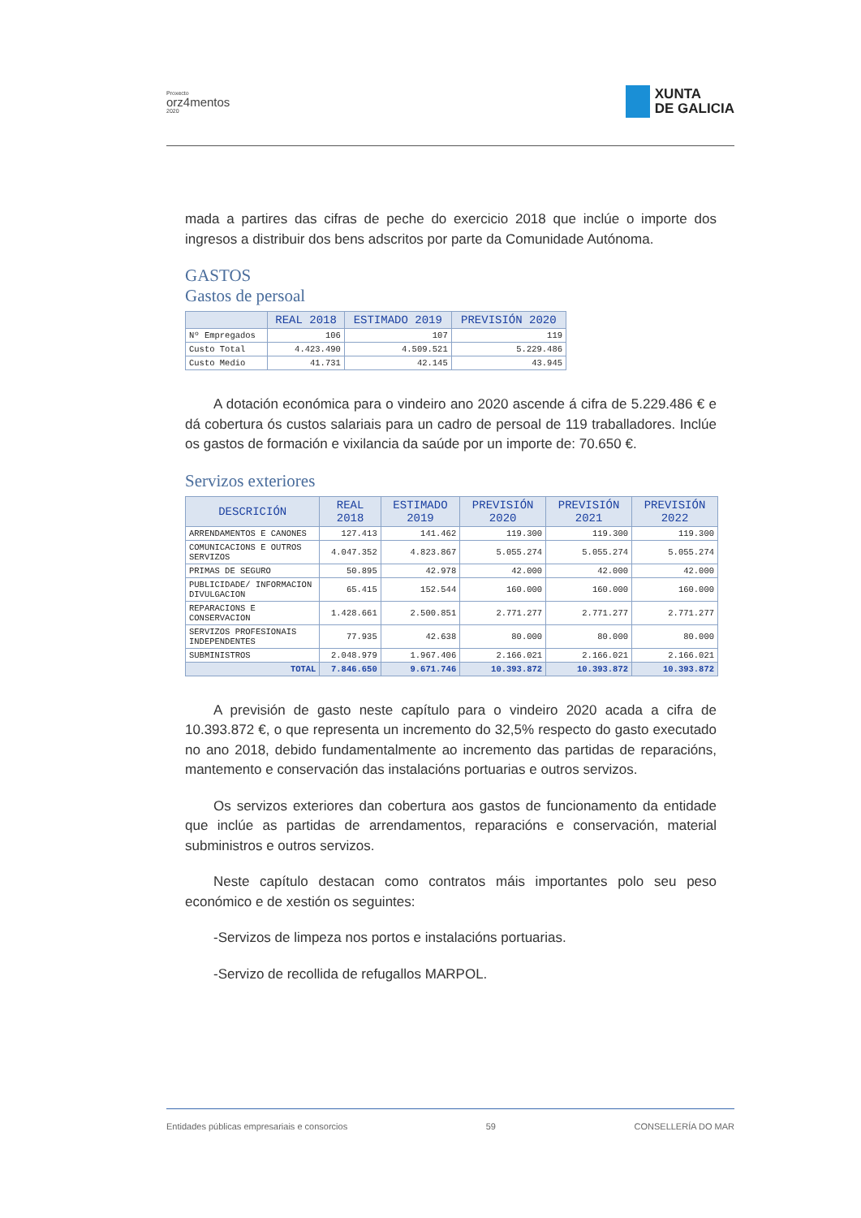Proxecto
orz4mentos
2020
XUNTA
DE GALICIA
mada a partires das cifras de peche do exercicio 2018 que inclúe o importe dos ingresos a distribuir dos bens adscritos por parte da Comunidade Autónoma.
GASTOS
Gastos de persoal
| | REAL 2018 | ESTIMADO 2019 | PREVISIÓN 2020 |
| --- | --- | --- | --- |
| Nº Empregados | 106 | 107 | 119 |
| Custo Total | 4.423.490 | 4.509.521 | 5.229.486 |
| Custo Medio | 41.731 | 42.145 | 43.945 |
A dotación económica para o vindeiro ano 2020 ascende á cifra de 5.229.486 € e dá cobertura ós custos salariais para un cadro de persoal de 119 traballadores. Inclúe os gastos de formación e vixilancia da saúde por un importe de: 70.650 €.
Servizos exteriores
| DESCRICIÓN | REAL 2018 | ESTIMADO 2019 | PREVISIÓN 2020 | PREVISIÓN 2021 | PREVISIÓN 2022 |
| --- | --- | --- | --- | --- | --- |
| ARRENDAMENTOS E CANONES | 127.413 | 141.462 | 119.300 | 119.300 | 119.300 |
| COMUNICACIONS E OUTROS SERVIZOS | 4.047.352 | 4.823.867 | 5.055.274 | 5.055.274 | 5.055.274 |
| PRIMAS DE SEGURO | 50.895 | 42.978 | 42.000 | 42.000 | 42.000 |
| PUBLICIDADE/ INFORMACION DIVULGACION | 65.415 | 152.544 | 160.000 | 160.000 | 160.000 |
| REPARACIONS E CONSERVACION | 1.428.661 | 2.500.851 | 2.771.277 | 2.771.277 | 2.771.277 |
| SERVIZOS PROFESIONAIS INDEPENDENTES | 77.935 | 42.638 | 80.000 | 80.000 | 80.000 |
| SUBMINISTROS | 2.048.979 | 1.967.406 | 2.166.021 | 2.166.021 | 2.166.021 |
| TOTAL | 7.846.650 | 9.671.746 | 10.393.872 | 10.393.872 | 10.393.872 |
A previsión de gasto neste capítulo para o vindeiro 2020 acada a cifra de 10.393.872 €, o que representa un incremento do 32,5% respecto do gasto executado no ano 2018, debido fundamentalmente ao incremento das partidas de reparacións, mantemento e conservación das instalacións portuarias e outros servizos.
Os servizos exteriores dan cobertura aos gastos de funcionamento da entidade que inclúe as partidas de arrendamentos, reparacións e conservación, material subministros e outros servizos.
Neste capítulo destacan como contratos máis importantes polo seu peso económico e de xestión os seguintes:
-Servizos de limpeza nos portos e instalacións portuarias.
-Servizo de recollida de refugallos MARPOL.
Entidades públicas empresariais e consorcios 59 CONSELLERÍA DO MAR